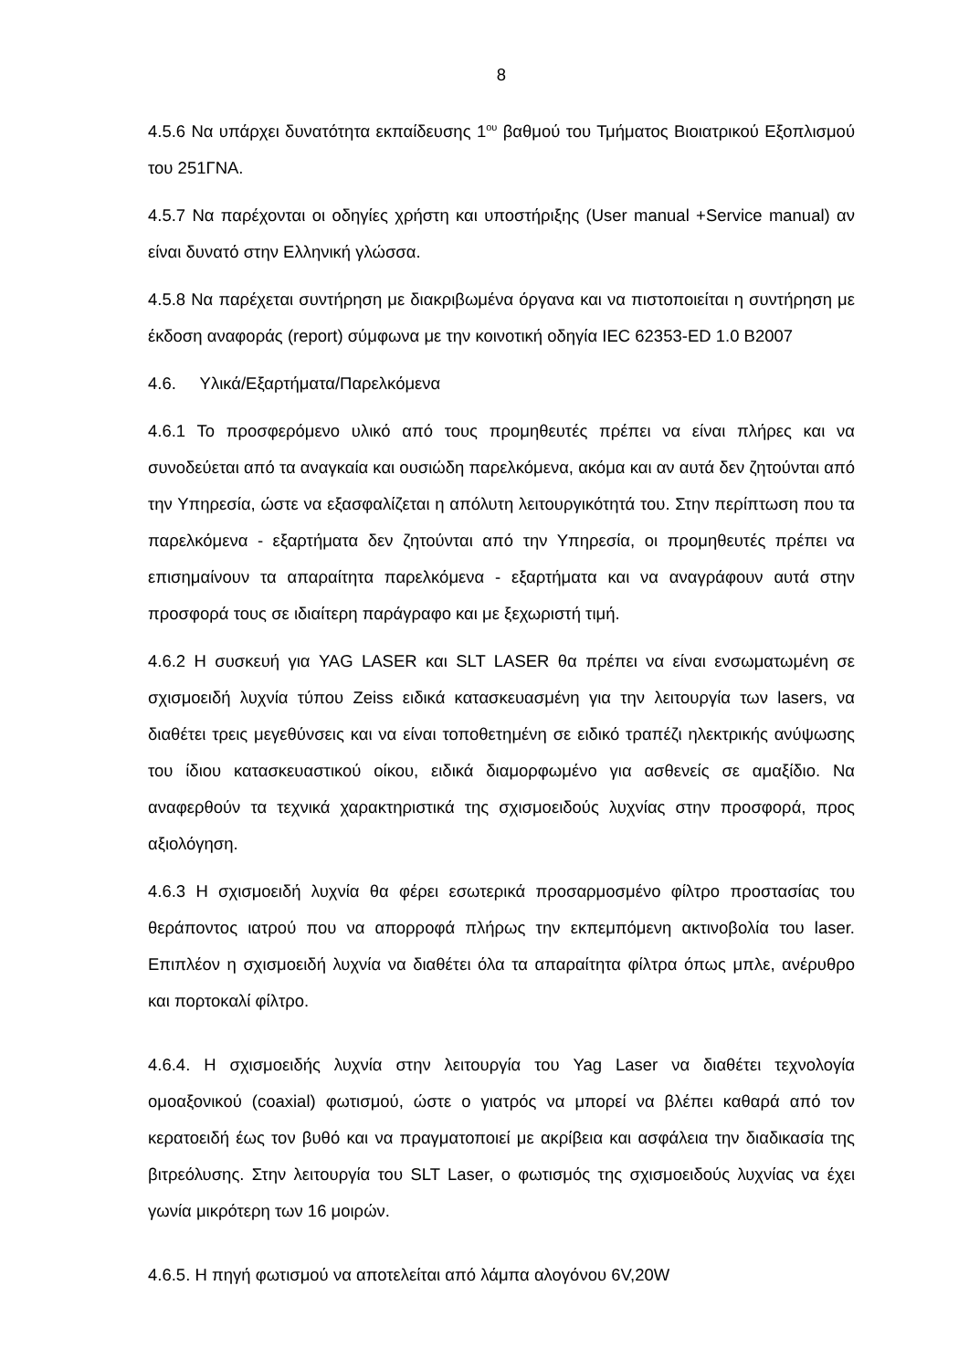8
4.5.6 Να υπάρχει δυνατότητα εκπαίδευσης 1<sup>ου</sup> βαθμού του Τμήματος Βιοιατρικού Εξοπλισμού του 251ΓΝΑ.
4.5.7 Να παρέχονται οι οδηγίες χρήστη και υποστήριξης (User manual +Service manual) αν είναι δυνατό στην Ελληνική γλώσσα.
4.5.8 Να παρέχεται συντήρηση με διακριβωμένα όργανα και να πιστοποιείται η συντήρηση με έκδοση αναφοράς (report) σύμφωνα με την κοινοτική οδηγία IEC 62353-ED 1.0 B2007
4.6. Υλικά/Εξαρτήματα/Παρελκόμενα
4.6.1 Το προσφερόμενο υλικό από τους προμηθευτές πρέπει να είναι πλήρες και να συνοδεύεται από τα αναγκαία και ουσιώδη παρελκόμενα, ακόμα και αν αυτά δεν ζητούνται από την Υπηρεσία, ώστε να εξασφαλίζεται η απόλυτη λειτουργικότητά του. Στην περίπτωση που τα παρελκόμενα - εξαρτήματα δεν ζητούνται από την Υπηρεσία, οι προμηθευτές πρέπει να επισημαίνουν τα απαραίτητα παρελκόμενα - εξαρτήματα και να αναγράφουν αυτά στην προσφορά τους σε ιδιαίτερη παράγραφο και με ξεχωριστή τιμή.
4.6.2 Η συσκευή για YAG LASER και SLT LASER θα πρέπει να είναι ενσωματωμένη σε σχισμοειδή λυχνία τύπου Zeiss ειδικά κατασκευασμένη για την λειτουργία των lasers, να διαθέτει τρεις μεγεθύνσεις και να είναι τοποθετημένη σε ειδικό τραπέζι ηλεκτρικής ανύψωσης του ίδιου κατασκευαστικού οίκου, ειδικά διαμορφωμένο για ασθενείς σε αμαξίδιο. Να αναφερθούν τα τεχνικά χαρακτηριστικά της σχισμοειδούς λυχνίας στην προσφορά, προς αξιολόγηση.
4.6.3 Η σχισμοειδή λυχνία θα φέρει εσωτερικά προσαρμοσμένο φίλτρο προστασίας του θεράποντος ιατρού που να απορροφά πλήρως την εκπεμπόμενη ακτινοβολία του laser. Επιπλέον η σχισμοειδή λυχνία να διαθέτει όλα τα απαραίτητα φίλτρα όπως μπλε, ανέρυθρο και πορτοκαλί φίλτρο.
4.6.4. Η σχισμοειδής λυχνία στην λειτουργία του Yag Laser να διαθέτει τεχνολογία ομοαξονικού (coaxial) φωτισμού, ώστε ο γιατρός να μπορεί να βλέπει καθαρά από τον κερατοειδή έως τον βυθό και να πραγματοποιεί με ακρίβεια και ασφάλεια την διαδικασία της βιτρεόλυσης. Στην λειτουργία του SLT Laser, ο φωτισμός της σχισμοειδούς λυχνίας να έχει γωνία μικρότερη των 16 μοιρών.
4.6.5. Η πηγή φωτισμού να αποτελείται από λάμπα αλογόνου 6V,20W